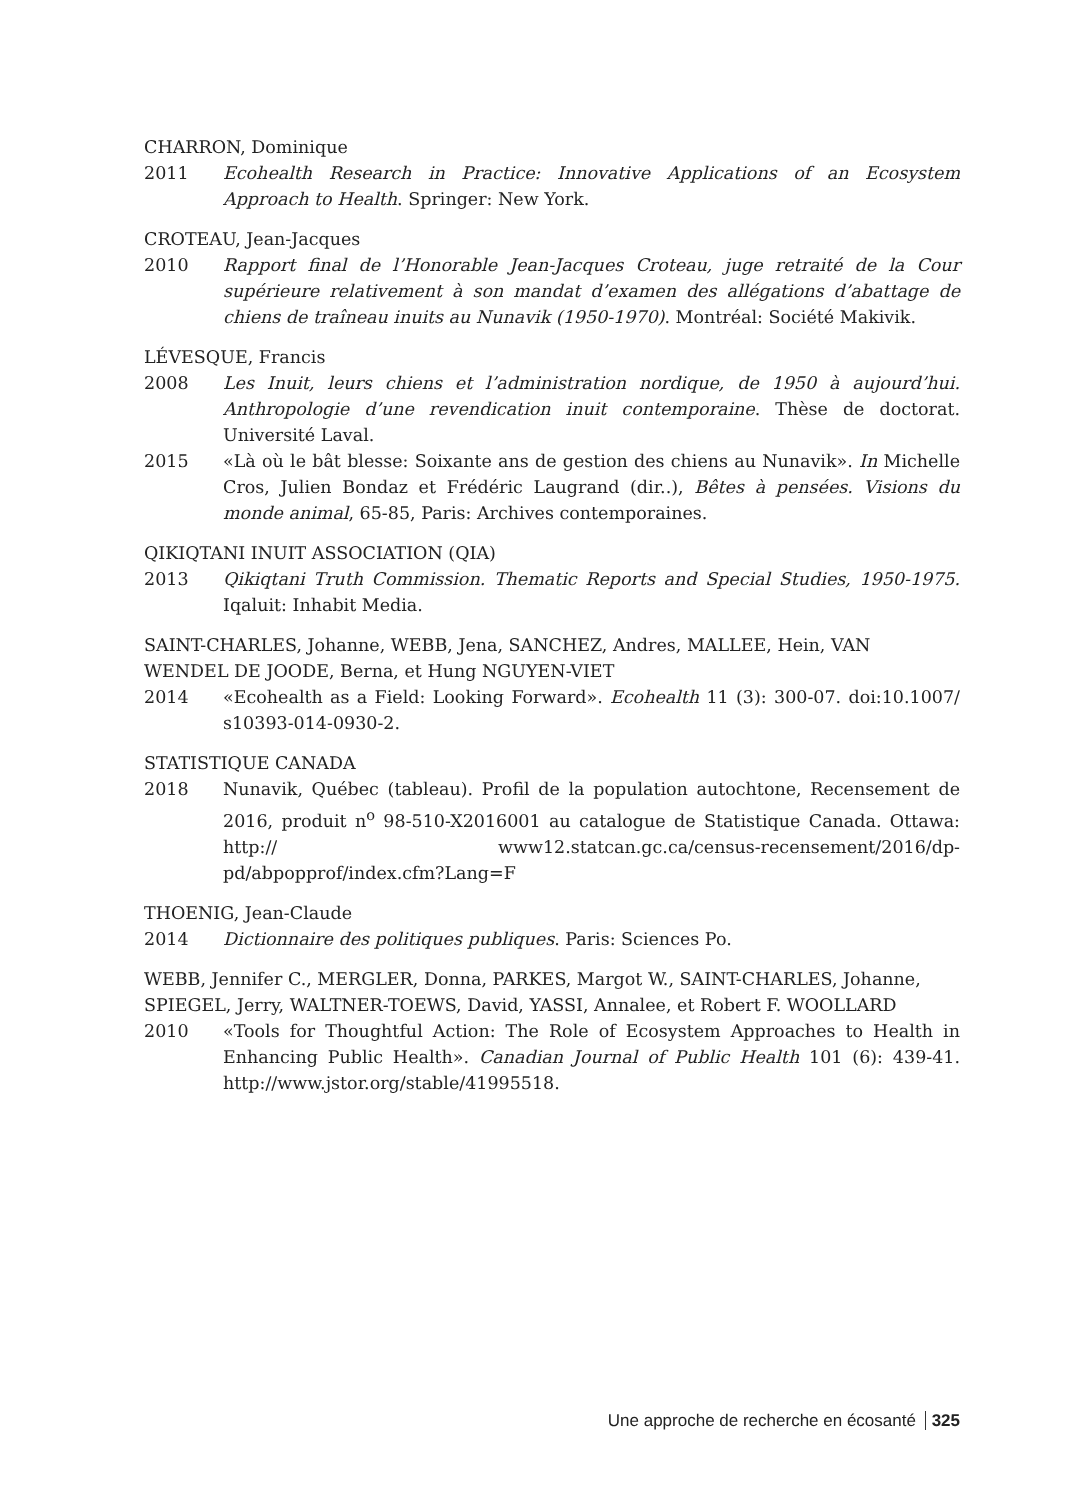CHARRON, Dominique
2011 Ecohealth Research in Practice: Innovative Applications of an Ecosystem Approach to Health. Springer: New York.
CROTEAU, Jean-Jacques
2010 Rapport final de l’Honorable Jean-Jacques Croteau, juge retraité de la Cour supérieure relativement à son mandat d’examen des allégations d’abattage de chiens de traîneau inuits au Nunavik (1950-1970). Montréal: Société Makivik.
LÉVESQUE, Francis
2008 Les Inuit, leurs chiens et l’administration nordique, de 1950 à aujourd’hui. Anthropologie d’une revendication inuit contemporaine. Thèse de doctorat. Université Laval.
2015 «Là où le bât blesse: Soixante ans de gestion des chiens au Nunavik». In Michelle Cros, Julien Bondaz et Frédéric Laugrand (dir..), Bêtes à pensées. Visions du monde animal, 65-85, Paris: Archives contemporaines.
QIKIQTANI INUIT ASSOCIATION (QIA)
2013 Qikiqtani Truth Commission. Thematic Reports and Special Studies, 1950-1975. Iqaluit: Inhabit Media.
SAINT-CHARLES, Johanne, WEBB, Jena, SANCHEZ, Andres, MALLEE, Hein, VAN WENDEL DE JOODE, Berna, et Hung NGUYEN-VIET
2014 «Ecohealth as a Field: Looking Forward». Ecohealth 11 (3): 300-07. doi:10.1007/ s10393-014-0930-2.
STATISTIQUE CANADA
2018 Nunavik, Québec (tableau). Profil de la population autochtone, Recensement de 2016, produit n<sup>o</sup> 98-510-X2016001 au catalogue de Statistique Canada. Ottawa: http:// www12.statcan.gc.ca/census-recensement/2016/dp-pd/abpopprof/index.cfm?Lang=F
THOENIG, Jean-Claude
2014 Dictionnaire des politiques publiques. Paris: Sciences Po.
WEBB, Jennifer C., MERGLER, Donna, PARKES, Margot W., SAINT-CHARLES, Johanne, SPIEGEL, Jerry, WALTNER-TOEWS, David, YASSI, Annalee, et Robert F. WOOLLARD
2010 «Tools for Thoughtful Action: The Role of Ecosystem Approaches to Health in Enhancing Public Health». Canadian Journal of Public Health 101 (6): 439-41. http://www.jstor.org/stable/41995518.
Une approche de recherche en écosanté 325